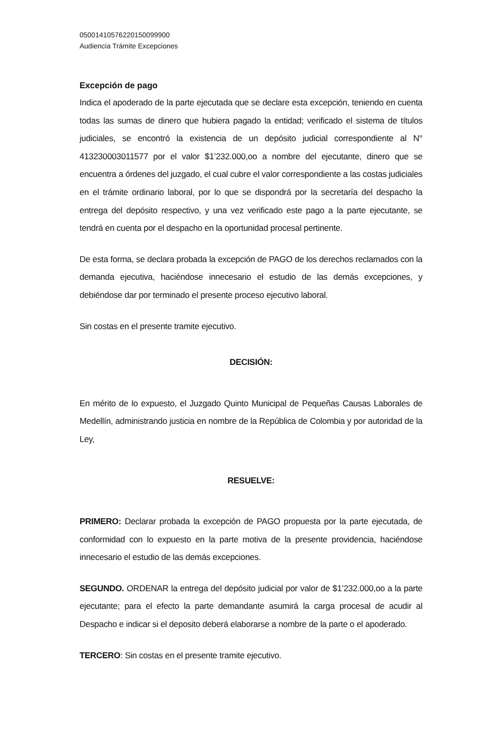05001410576220150099900
Audiencia Trámite Excepciones
Excepción de pago
Indica el apoderado de la parte ejecutada que se declare esta excepción, teniendo en cuenta todas las sumas de dinero que hubiera pagado la entidad; verificado el sistema de títulos judiciales, se encontró la existencia de un depósito judicial correspondiente al N° 413230003011577 por el valor $1’232.000,oo a nombre del ejecutante, dinero que se encuentra a órdenes del juzgado, el cual cubre el valor correspondiente a las costas judiciales en el trámite ordinario laboral, por lo que se dispondrá por la secretaría del despacho la entrega del depósito respectivo, y una vez verificado este pago a la parte ejecutante, se tendrá en cuenta por el despacho en la oportunidad procesal pertinente.
De esta forma, se declara probada la excepción de PAGO de los derechos reclamados con la demanda ejecutiva, haciéndose innecesario el estudio de las demás excepciones, y debiéndose dar por terminado el presente proceso ejecutivo laboral.
Sin costas en el presente tramite ejecutivo.
DECISIÓN:
En mérito de lo expuesto, el Juzgado Quinto Municipal de Pequeñas Causas Laborales de Medellín, administrando justicia en nombre de la República de Colombia y por autoridad de la Ley,
RESUELVE:
PRIMERO: Declarar probada la excepción de PAGO propuesta por la parte ejecutada, de conformidad con lo expuesto en la parte motiva de la presente providencia, haciéndose innecesario el estudio de las demás excepciones.
SEGUNDO. ORDENAR la entrega del depósito judicial por valor de $1’232.000,oo a la parte ejecutante; para el efecto la parte demandante asumirá la carga procesal de acudir al Despacho e indicar si el deposito deberá elaborarse a nombre de la parte o el apoderado.
TERCERO: Sin costas en el presente tramite ejecutivo.